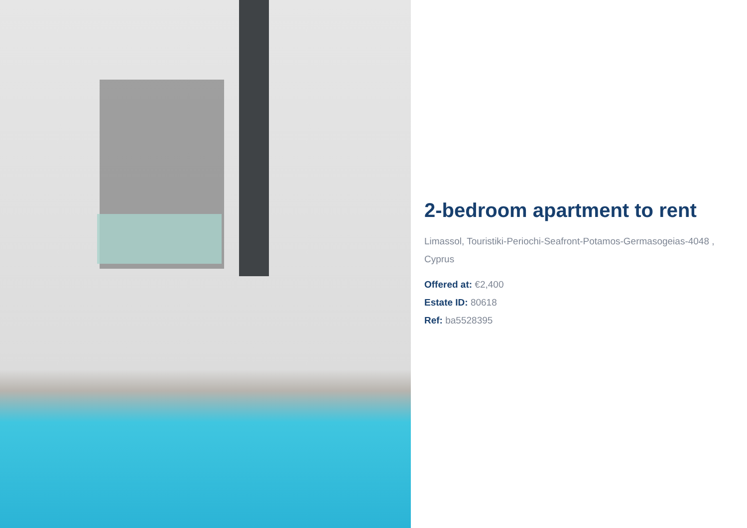2-bedroom apartment to rent
Limassol, Touristiki-Periochi-Seafront-Potamos-Germasogeias-4048 , Cyprus
Offered at: €2,400
Estate ID: 80618
Ref: ba5528395